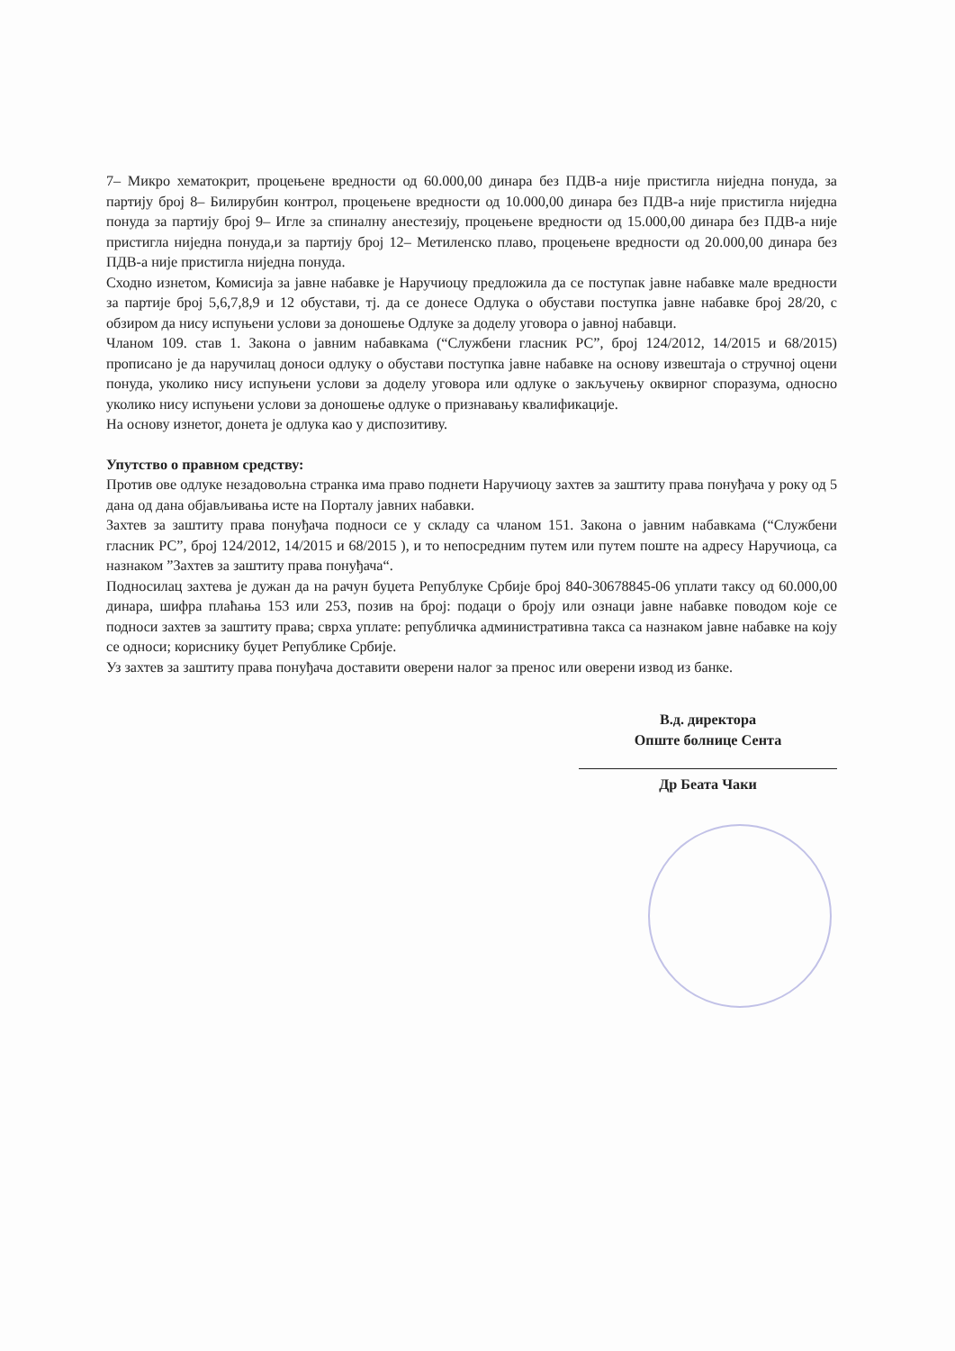7– Микро хематокрит, процењене вредности од 60.000,00 динара без ПДВ-а није пристигла ниједна понуда, за партију број 8– Билирубин контрол, процењене вредности од 10.000,00 динара без ПДВ-а није пристигла ниједна понуда за партију број 9– Игле за спиналну анестезију, процењене вредности од 15.000,00 динара без ПДВ-а није пристигла ниједна понуда,и за партију број 12– Метиленско плаво, процењене вредности од 20.000,00 динара без ПДВ-а није пристигла ниједна понуда.
Сходно изнетом, Комисија за јавне набавке је Наручиоцу предложила да се поступак јавне набавке мале вредности за партије број 5,6,7,8,9 и 12 обустави, тј. да се донесе Одлука о обустави поступка јавне набавке број 28/20, с обзиром да нису испуњени услови за доношење Одлуке за доделу уговора о јавној набавци.
Чланом 109. став 1. Закона о јавним набавкама (“Службени гласник РС”, број 124/2012, 14/2015 и 68/2015) прописано је да наручилац доноси одлуку о обустави поступка јавне набавке на основу извештаја о стручној оцени понуда, уколико нису испуњени услови за доделу уговора или одлуке о закључењу оквирног споразума, односно уколико нису испуњени услови за доношење одлуке о признавању квалификације.
На основу изнетог, донета је одлука као у диспозитиву.
Упутство о правном средству:
Против ове одлуке незадовољна странка има право поднети Наручиоцу захтев за заштиту права понуђача у року од 5 дана од дана објављивања исте на Порталу јавних набавки.
Захтев за заштиту права понуђача подноси се у складу са чланом 151. Закона о јавним набавкама (“Службени гласник РС”, број 124/2012, 14/2015 и 68/2015 ), и то непосредним путем или путем поште на адресу Наручиоца, са назнаком ”Захтев за заштиту права понуђача“.
Подносилац захтева је дужан да на рачун буџета Републуке Србије број 840-30678845-06 уплати таксу од 60.000,00 динара, шифра плаћања 153 или 253, позив на број: подаци о броју или ознаци јавне набавке поводом које се подноси захтев за заштиту права; сврха уплате: републичка административна такса са назнаком јавне набавке на коју се односи; кориснику буџет Републике Србије.
Уз захтев за заштиту права понуђача доставити оверени налог за пренос или оверени извод из банке.
В.д. директора
Опште болнице Сента
Др Беата Чаки